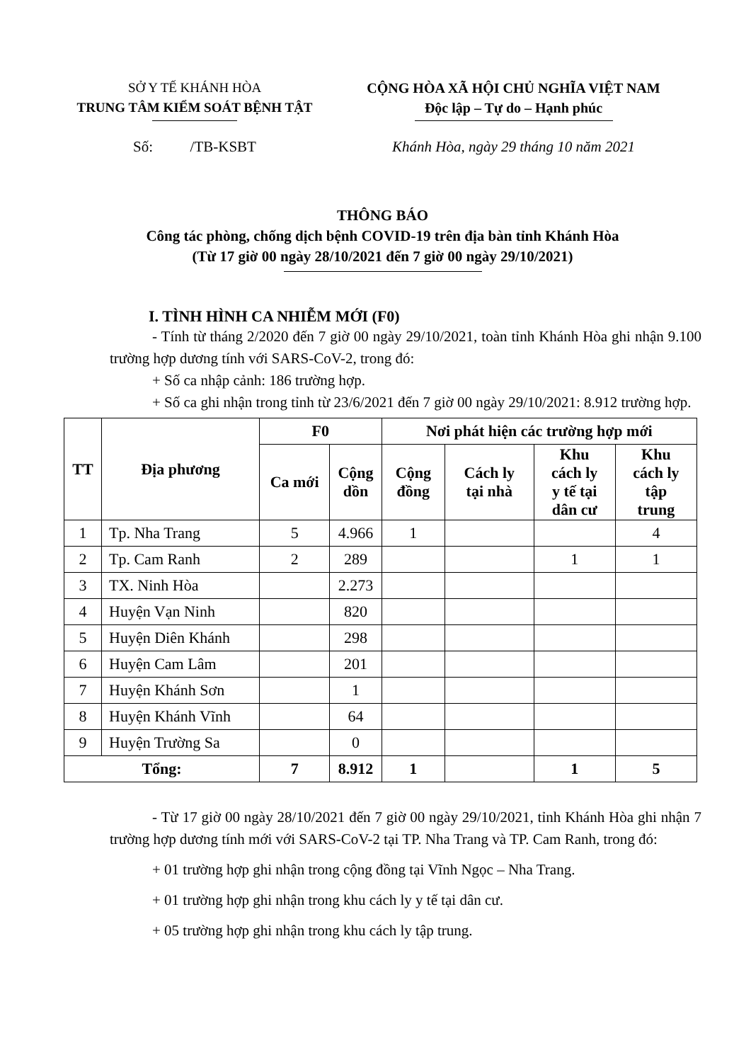SỞ Y TẾ KHÁNH HÒA
TRUNG TÂM KIỂM SOÁT BỆNH TẬT
CỘNG HÒA XÃ HỘI CHỦ NGHĨA VIỆT NAM
Độc lập – Tự do – Hạnh phúc
Số: /TB-KSBT Khánh Hòa, ngày 29 tháng 10 năm 2021
THÔNG BÁO
Công tác phòng, chống dịch bệnh COVID-19 trên địa bàn tỉnh Khánh Hòa
(Từ 17 giờ 00 ngày 28/10/2021 đến 7 giờ 00 ngày 29/10/2021)
I. TÌNH HÌNH CA NHIỄM MỚI (F0)
- Tính từ tháng 2/2020 đến 7 giờ 00 ngày 29/10/2021, toàn tỉnh Khánh Hòa ghi nhận 9.100 trường hợp dương tính với SARS-CoV-2, trong đó:
+ Số ca nhập cảnh: 186 trường hợp.
+ Số ca ghi nhận trong tỉnh từ 23/6/2021 đến 7 giờ 00 ngày 29/10/2021: 8.912 trường hợp.
| TT | Địa phương | F0 | | Nơi phát hiện các trường hợp mới | | | |
| --- | --- | --- | --- | --- | --- | --- | --- |
| | | Ca mới | Cộng dồn | Cộng đồng | Cách ly tại nhà | Khu cách ly y tế tại dân cư | Khu cách ly tập trung |
| 1 | Tp. Nha Trang | 5 | 4.966 | 1 | | | 4 |
| 2 | Tp. Cam Ranh | 2 | 289 | | | 1 | 1 |
| 3 | TX. Ninh Hòa | | 2.273 | | | | |
| 4 | Huyện Vạn Ninh | | 820 | | | | |
| 5 | Huyện Diên Khánh | | 298 | | | | |
| 6 | Huyện Cam Lâm | | 201 | | | | |
| 7 | Huyện Khánh Sơn | | 1 | | | | |
| 8 | Huyện Khánh Vĩnh | | 64 | | | | |
| 9 | Huyện Trường Sa | | 0 | | | | |
| Tổng: | | 7 | 8.912 | 1 | | 1 | 5 |
- Từ 17 giờ 00 ngày 28/10/2021 đến 7 giờ 00 ngày 29/10/2021, tỉnh Khánh Hòa ghi nhận 7 trường hợp dương tính mới với SARS-CoV-2 tại TP. Nha Trang và TP. Cam Ranh, trong đó:
+ 01 trường hợp ghi nhận trong cộng đồng tại Vĩnh Ngọc – Nha Trang.
+ 01 trường hợp ghi nhận trong khu cách ly y tế tại dân cư.
+ 05 trường hợp ghi nhận trong khu cách ly tập trung.